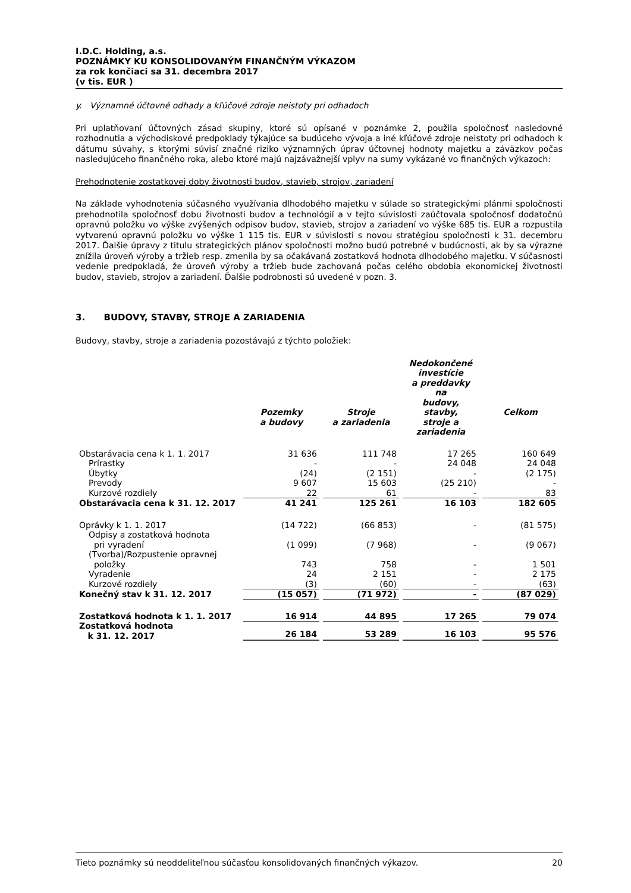I.D.C. Holding, a.s.
POZNÁMKY KU KONSOLIDOVANÝM FINANČNÝM VÝKAZOM
za rok končiaci sa 31. decembra 2017
(v tis. EUR )
y. Významné účtovné odhady a kľúčové zdroje neistoty pri odhadoch
Pri uplatňovaní účtovných zásad skupiny, ktoré sú opísané v poznámke 2, použila spoločnosť nasledovné rozhodnutia a východiskové predpoklady týkajúce sa budúceho vývoja a iné kľúčové zdroje neistoty pri odhadoch k dátumu súvahy, s ktorými súvisí značné riziko významných úprav účtovnej hodnoty majetku a záväzkov počas nasledujúceho finančného roka, alebo ktoré majú najzávažnejší vplyv na sumy vykázané vo finančných výkazoch:
Prehodnotenie zostatkovej doby životnosti budov, stavieb, strojov, zariadení
Na základe vyhodnotenia súčasného využívania dlhodobého majetku v súlade so strategickými plánmi spoločnosti prehodnotila spoločnosť dobu životnosti budov a technológií a v tejto súvislosti zaúčtovala spoločnosť dodatočnú opravnú položku vo výške zvýšených odpisov budov, stavieb, strojov a zariadení vo výške 685 tis. EUR a rozpustila vytvorenú opravnú položku vo výške 1 115 tis. EUR v súvislosti s novou stratégiou spoločnosti k 31. decembru 2017. Ďalšie úpravy z titulu strategických plánov spoločnosti možno budú potrebné v budúcnosti, ak by sa výrazne znížila úroveň výroby a tržieb resp. zmenila by sa očakávaná zostatková hodnota dlhodobého majetku. V súčasnosti vedenie predpokladá, že úroveň výroby a tržieb bude zachovaná počas celého obdobia ekonomickej životnosti budov, stavieb, strojov a zariadení. Ďalšie podrobnosti sú uvedené v pozn. 3.
3. BUDOVY, STAVBY, STROJE A ZARIADENIA
Budovy, stavby, stroje a zariadenia pozostávajú z týchto položiek:
| | Pozemky a budovy | Stroje a zariadenia | Nedokončené investície a preddavky na budovy, stavby, stroje a zariadenia | Celkom |
| --- | --- | --- | --- | --- |
| Obstarávacia cena k 1. 1. 2017 | 31 636 | 111 748 | 17 265 | 160 649 |
| Prírastky | - | - | 24 048 | 24 048 |
| Úbytky | (24) | (2 151) | - | (2 175) |
| Prevody | 9 607 | 15 603 | (25 210) | - |
| Kurzové rozdiely | 22 | 61 | - | 83 |
| Obstarávacia cena k 31. 12. 2017 | 41 241 | 125 261 | 16 103 | 182 605 |
| Oprávky k 1. 1. 2017 | (14 722) | (66 853) | - | (81 575) |
| Odpisy a zostatková hodnota pri vyradení | (1 099) | (7 968) | - | (9 067) |
| (Tvorba)/Rozpustenie opravnej položky | 743 | 758 | - | 1 501 |
| Vyradenie | 24 | 2 151 | - | 2 175 |
| Kurzové rozdiely | (3) | (60) | - | (63) |
| Konečný stav k 31. 12. 2017 | (15 057) | (71 972) | - | (87 029) |
| Zostatková hodnota k 1. 1. 2017 | 16 914 | 44 895 | 17 265 | 79 074 |
| Zostatková hodnota k 31. 12. 2017 | 26 184 | 53 289 | 16 103 | 95 576 |
Tieto poznámky sú neoddeliteľnou súčasťou konsolidovaných finančných výkazov. 20